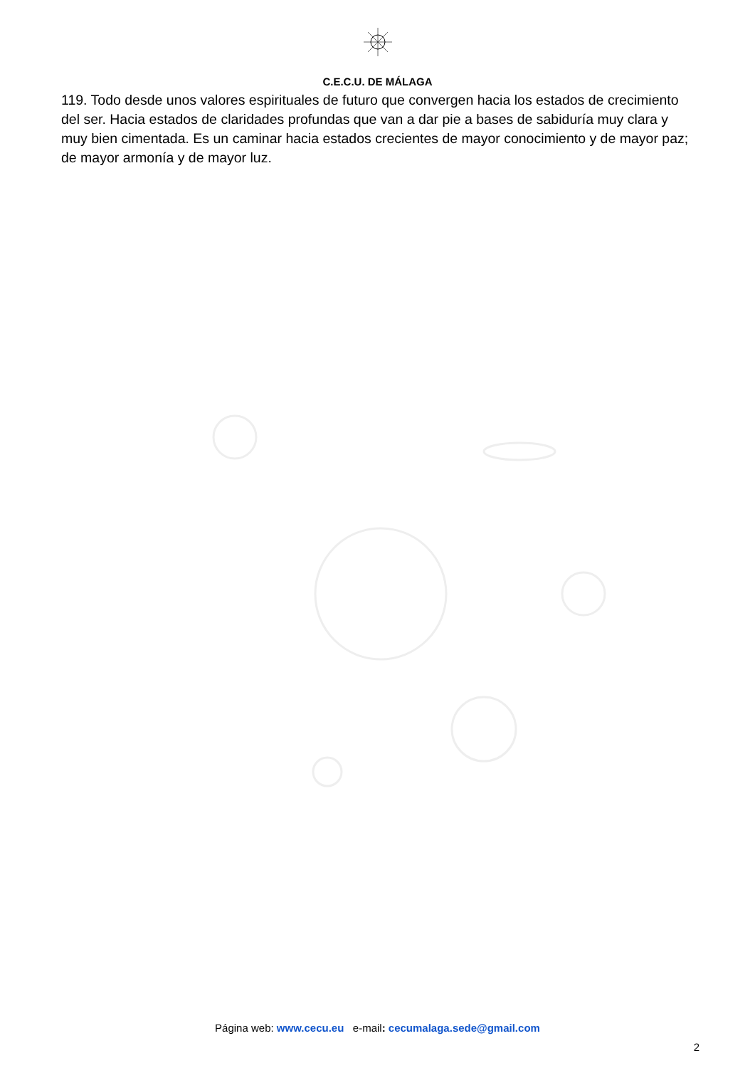C.E.C.U. DE MÁLAGA
119. Todo desde unos valores espirituales de futuro que convergen hacia los estados de crecimiento del ser. Hacia estados de claridades profundas que van a dar pie a bases de sabiduría muy clara y muy bien cimentada. Es un caminar hacia estados crecientes de mayor conocimiento y de mayor paz; de mayor armonía y de mayor luz.
Página web: www.cecu.eu e-mail: cecumalaga.sede@gmail.com
2